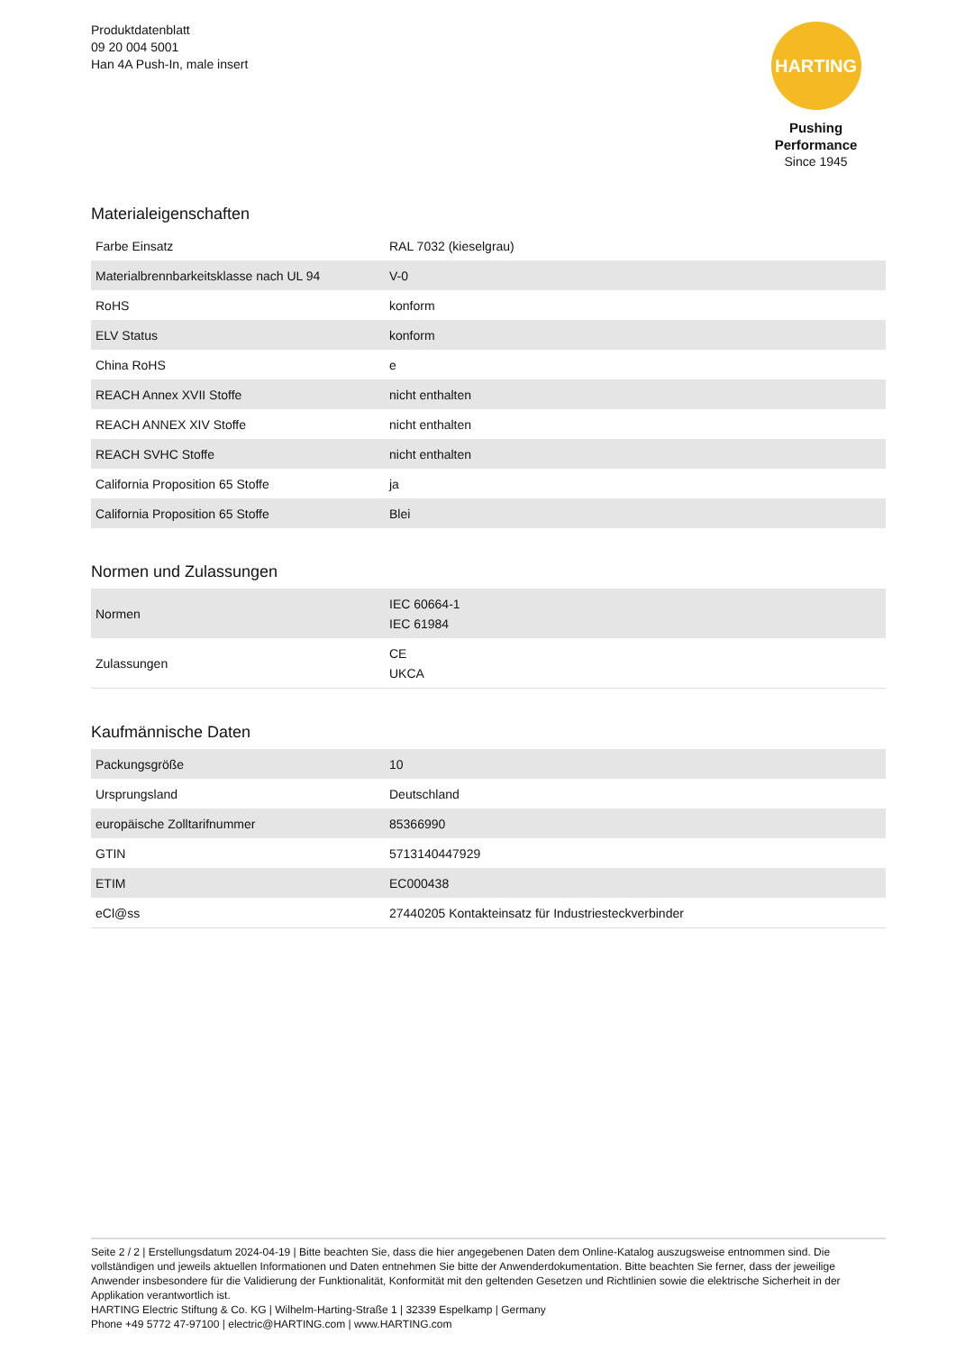Produktdatenblatt
09 20 004 5001
Han 4A Push-In, male insert
HARTING
Pushing Performance
Since 1945
Materialeigenschaften
| Farbe Einsatz | RAL 7032 (kieselgrau) |
| Materialbrennbarkeitsklasse nach UL 94 | V-0 |
| RoHS | konform |
| ELV Status | konform |
| China RoHS | e |
| REACH Annex XVII Stoffe | nicht enthalten |
| REACH ANNEX XIV Stoffe | nicht enthalten |
| REACH SVHC Stoffe | nicht enthalten |
| California Proposition 65 Stoffe | ja |
| California Proposition 65 Stoffe | Blei |
Normen und Zulassungen
| Normen | IEC 60664-1 IEC 61984 |
| Zulassungen | CE UKCA |
Kaufmännische Daten
| Packungsgröße | 10 |
| Ursprungsland | Deutschland |
| europäische Zolltarifnummer | 85366990 |
| GTIN | 5713140447929 |
| ETIM | EC000438 |
| eCl@ss | 27440205 Kontakteinsatz für Industriesteckverbinder |
Seite 2 / 2 | Erstellungsdatum 2024-04-19 | Bitte beachten Sie, dass die hier angegebenen Daten dem Online-Katalog auszugsweise entnommen sind. Die vollständigen und jeweils aktuellen Informationen und Daten entnehmen Sie bitte der Anwenderdokumentation. Bitte beachten Sie ferner, dass der jeweilige Anwender insbesondere für die Validierung der Funktionalität, Konformität mit den geltenden Gesetzen und Richtlinien sowie die elektrische Sicherheit in der Applikation verantwortlich ist.
HARTING Electric Stiftung & Co. KG | Wilhelm-Harting-Straße 1 | 32339 Espelkamp | Germany
Phone +49 5772 47-97100 | electric@HARTING.com | www.HARTING.com